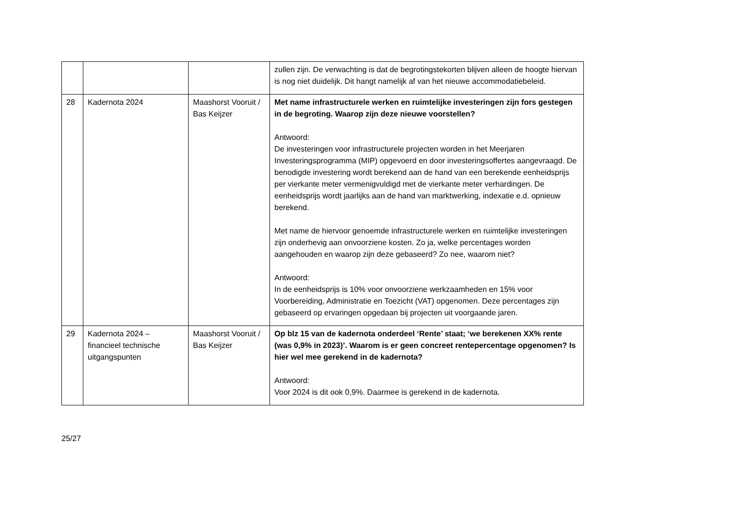| | | | zullen zijn. De verwachting is dat de begrotingstekorten blijven alleen de hoogte hiervan is nog niet duidelijk. Dit hangt namelijk af van het nieuwe accommodatiebeleid. |
| 28 | Kadernota 2024 | Maashorst Vooruit / Bas Keijzer | Met name infrastructurele werken en ruimtelijke investeringen zijn fors gestegen in de begroting. Waarop zijn deze nieuwe voorstellen? Antwoord: De investeringen voor infrastructurele projecten worden in het Meerjaren Investeringsprogramma (MIP) opgevoerd en door investeringsoffertes aangevraagd. De benodigde investering wordt berekend aan de hand van een berekende eenheidsprijs per vierkante meter vermenigvuldigd met de vierkante meter verhardingen. De eenheidsprijs wordt jaarlijks aan de hand van marktwerking, indexatie e.d. opnieuw berekend. Met name de hiervoor genoemde infrastructurele werken en ruimtelijke investeringen zijn onderhevig aan onvoorziene kosten. Zo ja, welke percentages worden aangehouden en waarop zijn deze gebaseerd? Zo nee, waarom niet? Antwoord: In de eenheidsprijs is 10% voor onvoorziene werkzaamheden en 15% voor Voorbereiding, Administratie en Toezicht (VAT) opgenomen. Deze percentages zijn gebaseerd op ervaringen opgedaan bij projecten uit voorgaande jaren. |
| 29 | Kadernota 2024 – financieel technische uitgangspunten | Maashorst Vooruit / Bas Keijzer | Op blz 15 van de kadernota onderdeel ‘Rente’ staat; ‘we berekenen XX% rente (was 0,9% in 2023)’. Waarom is er geen concreet rentepercentage opgenomen? Is hier wel mee gerekend in de kadernota? Antwoord: Voor 2024 is dit ook 0,9%. Daarmee is gerekend in de kadernota. |
25/27